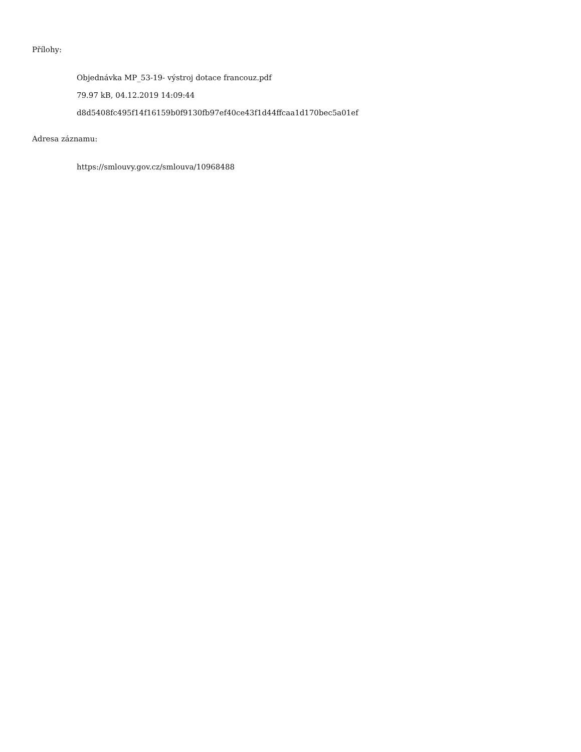Přílohy:
Objednávka MP_53-19- výstroj dotace francouz.pdf
79.97 kB, 04.12.2019 14:09:44
d8d5408fc495f14f16159b0f9130fb97ef40ce43f1d44ffcaa1d170bec5a01ef
Adresa záznamu:
https://smlouvy.gov.cz/smlouva/10968488